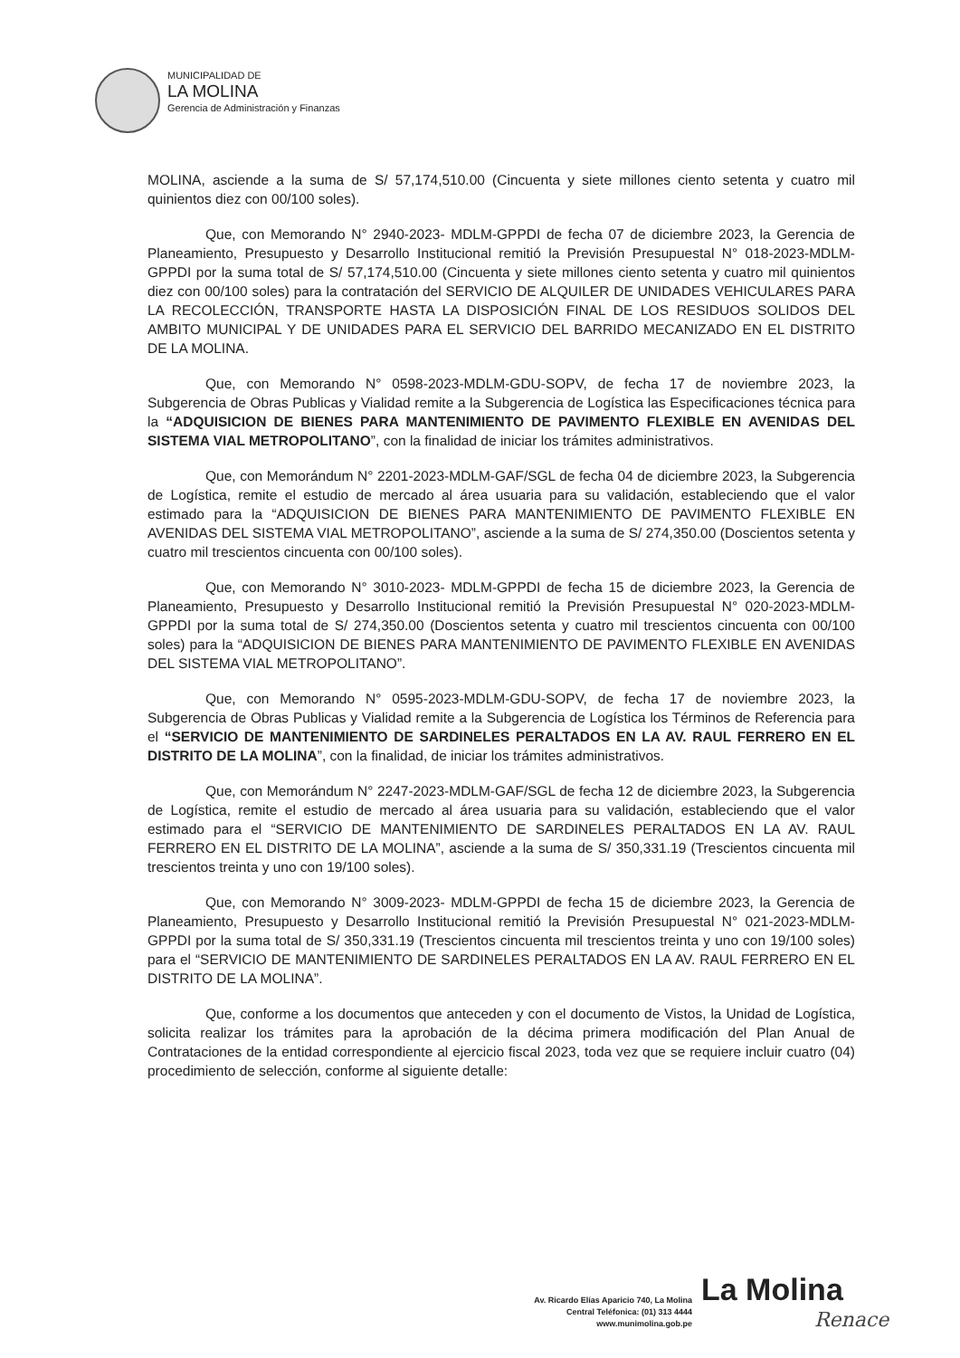MUNICIPALIDAD DE
LA MOLINA
Gerencia de Administración y Finanzas
MOLINA, asciende a la suma de S/ 57,174,510.00 (Cincuenta y siete millones ciento setenta y cuatro mil quinientos diez con 00/100 soles).
Que, con Memorando N° 2940-2023- MDLM-GPPDI de fecha 07 de diciembre 2023, la Gerencia de Planeamiento, Presupuesto y Desarrollo Institucional remitió la Previsión Presupuestal N° 018-2023-MDLM-GPPDI por la suma total de S/ 57,174,510.00 (Cincuenta y siete millones ciento setenta y cuatro mil quinientos diez con 00/100 soles) para la contratación del SERVICIO DE ALQUILER DE UNIDADES VEHICULARES PARA LA RECOLECCIÓN, TRANSPORTE HASTA LA DISPOSICIÓN FINAL DE LOS RESIDUOS SOLIDOS DEL AMBITO MUNICIPAL Y DE UNIDADES PARA EL SERVICIO DEL BARRIDO MECANIZADO EN EL DISTRITO DE LA MOLINA.
Que, con Memorando N° 0598-2023-MDLM-GDU-SOPV, de fecha 17 de noviembre 2023, la Subgerencia de Obras Publicas y Vialidad remite a la Subgerencia de Logística las Especificaciones técnica para la “ADQUISICION DE BIENES PARA MANTENIMIENTO DE PAVIMENTO FLEXIBLE EN AVENIDAS DEL SISTEMA VIAL METROPOLITANO”, con la finalidad de iniciar los trámites administrativos.
Que, con Memorándum N° 2201-2023-MDLM-GAF/SGL de fecha 04 de diciembre 2023, la Subgerencia de Logística, remite el estudio de mercado al área usuaria para su validación, estableciendo que el valor estimado para la “ADQUISICION DE BIENES PARA MANTENIMIENTO DE PAVIMENTO FLEXIBLE EN AVENIDAS DEL SISTEMA VIAL METROPOLITANO”, asciende a la suma de S/ 274,350.00 (Doscientos setenta y cuatro mil trescientos cincuenta con 00/100 soles).
Que, con Memorando N° 3010-2023- MDLM-GPPDI de fecha 15 de diciembre 2023, la Gerencia de Planeamiento, Presupuesto y Desarrollo Institucional remitió la Previsión Presupuestal N° 020-2023-MDLM-GPPDI por la suma total de S/ 274,350.00 (Doscientos setenta y cuatro mil trescientos cincuenta con 00/100 soles) para la “ADQUISICION DE BIENES PARA MANTENIMIENTO DE PAVIMENTO FLEXIBLE EN AVENIDAS DEL SISTEMA VIAL METROPOLITANO”.
Que, con Memorando N° 0595-2023-MDLM-GDU-SOPV, de fecha 17 de noviembre 2023, la Subgerencia de Obras Publicas y Vialidad remite a la Subgerencia de Logística los Términos de Referencia para el “SERVICIO DE MANTENIMIENTO DE SARDINELES PERALTADOS EN LA AV. RAUL FERRERO EN EL DISTRITO DE LA MOLINA”, con la finalidad, de iniciar los trámites administrativos.
Que, con Memorándum N° 2247-2023-MDLM-GAF/SGL de fecha 12 de diciembre 2023, la Subgerencia de Logística, remite el estudio de mercado al área usuaria para su validación, estableciendo que el valor estimado para el “SERVICIO DE MANTENIMIENTO DE SARDINELES PERALTADOS EN LA AV. RAUL FERRERO EN EL DISTRITO DE LA MOLINA”, asciende a la suma de S/ 350,331.19 (Trescientos cincuenta mil trescientos treinta y uno con 19/100 soles).
Que, con Memorando N° 3009-2023- MDLM-GPPDI de fecha 15 de diciembre 2023, la Gerencia de Planeamiento, Presupuesto y Desarrollo Institucional remitió la Previsión Presupuestal N° 021-2023-MDLM-GPPDI por la suma total de S/ 350,331.19 (Trescientos cincuenta mil trescientos treinta y uno con 19/100 soles) para el “SERVICIO DE MANTENIMIENTO DE SARDINELES PERALTADOS EN LA AV. RAUL FERRERO EN EL DISTRITO DE LA MOLINA”.
Que, conforme a los documentos que anteceden y con el documento de Vistos, la Unidad de Logística, solicita realizar los trámites para la aprobación de la décima primera modificación del Plan Anual de Contrataciones de la entidad correspondiente al ejercicio fiscal 2023, toda vez que se requiere incluir cuatro (04) procedimiento de selección, conforme al siguiente detalle:
La Molina
Av. Ricardo Elías Aparicio 740, La Molina
Central Teléfonica: (01) 313 4444
www.munimolina.gob.pe
Renace